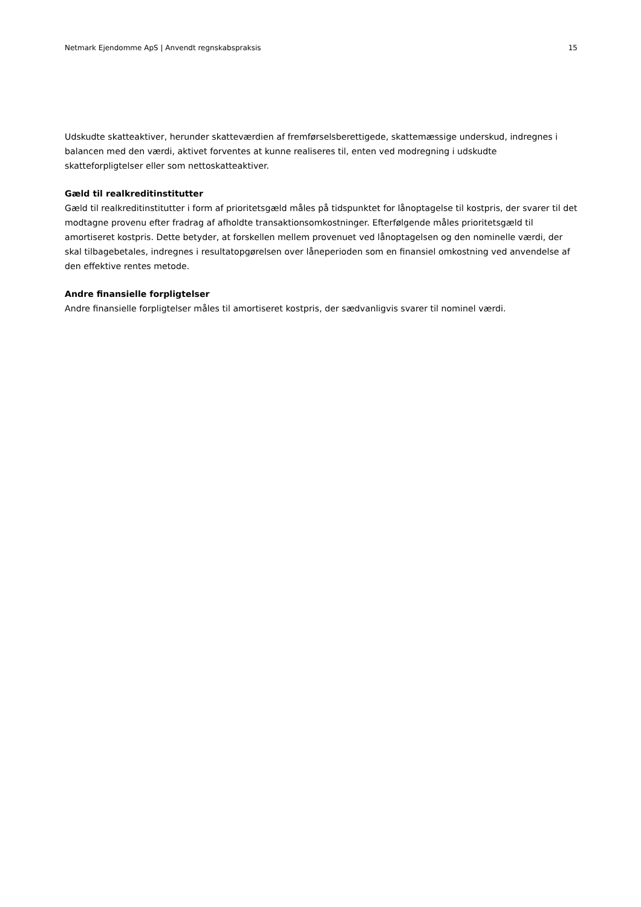Netmark Ejendomme ApS | Anvendt regnskabspraksis 15
Udskudte skatteaktiver, herunder skatteværdien af fremførselsberettigede, skattemæssige underskud, indregnes i balancen med den værdi, aktivet forventes at kunne realiseres til, enten ved modregning i udskudte skatteforpligtelser eller som nettoskatteaktiver.
Gæld til realkreditinstitutter
Gæld til realkreditinstitutter i form af prioritetsgæld måles på tidspunktet for lånoptagelse til kostpris, der svarer til det modtagne provenu efter fradrag af afholdte transaktionsomkostninger. Efterfølgende måles prioritetsgæld til amortiseret kostpris. Dette betyder, at forskellen mellem provenuet ved lånoptagelsen og den nominelle værdi, der skal tilbagebetales, indregnes i resultatopgørelsen over låneperioden som en finansiel omkostning ved anvendelse af den effektive rentes metode.
Andre finansielle forpligtelser
Andre finansielle forpligtelser måles til amortiseret kostpris, der sædvanligvis svarer til nominel værdi.